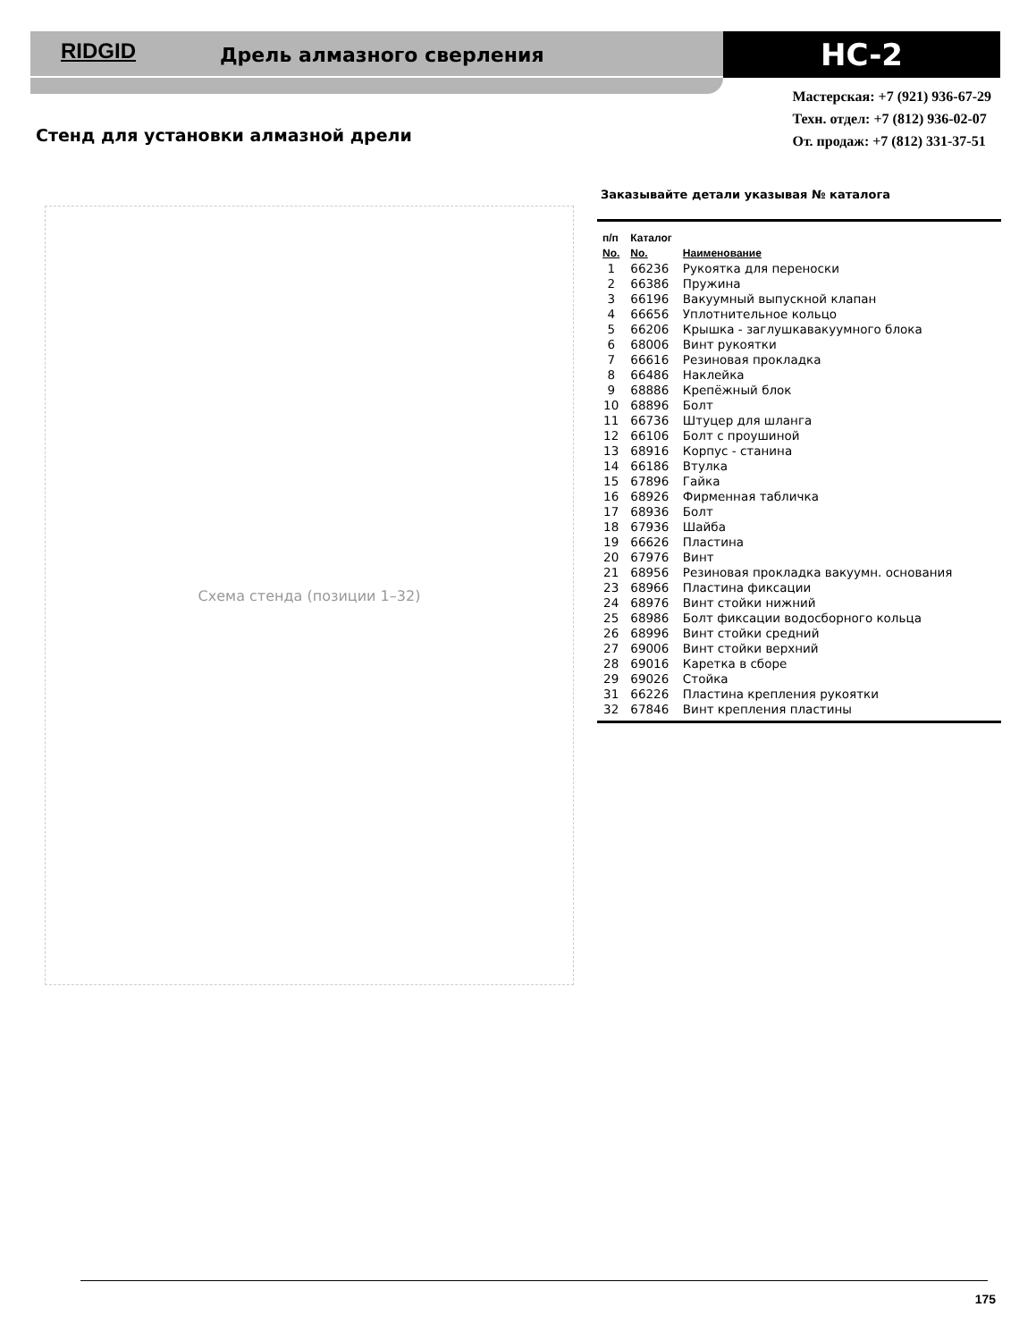RIDGID Дрель алмазного сверления HC-2
Мастерская: +7 (921) 936-67-29
Техн. отдел: +7 (812) 936-02-07
От. продаж: +7 (812) 331-37-51
Стенд для установки алмазной дрели
Схема стенда (позиции 1–32)
Заказывайте детали указывая № каталога
| п/п | Каталог | |
| --- | --- | --- |
| No. | No. | Наименование |
| 1 | 66236 | Рукоятка для переноски |
| 2 | 66386 | Пружина |
| 3 | 66196 | Вакуумный выпускной клапан |
| 4 | 66656 | Уплотнительное кольцо |
| 5 | 66206 | Крышка - заглушкавакуумного блока |
| 6 | 68006 | Винт рукоятки |
| 7 | 66616 | Резиновая прокладка |
| 8 | 66486 | Наклейка |
| 9 | 68886 | Крепёжный блок |
| 10 | 68896 | Болт |
| 11 | 66736 | Штуцер для шланга |
| 12 | 66106 | Болт с проушиной |
| 13 | 68916 | Корпус - станина |
| 14 | 66186 | Втулка |
| 15 | 67896 | Гайка |
| 16 | 68926 | Фирменная табличка |
| 17 | 68936 | Болт |
| 18 | 67936 | Шайба |
| 19 | 66626 | Пластина |
| 20 | 67976 | Винт |
| 21 | 68956 | Резиновая прокладка вакуумн. основания |
| 23 | 68966 | Пластина фиксации |
| 24 | 68976 | Винт стойки нижний |
| 25 | 68986 | Болт фиксации водосборного кольца |
| 26 | 68996 | Винт стойки средний |
| 27 | 69006 | Винт стойки верхний |
| 28 | 69016 | Каретка в сборе |
| 29 | 69026 | Стойка |
| 31 | 66226 | Пластина крепления рукоятки |
| 32 | 67846 | Винт крепления пластины |
175